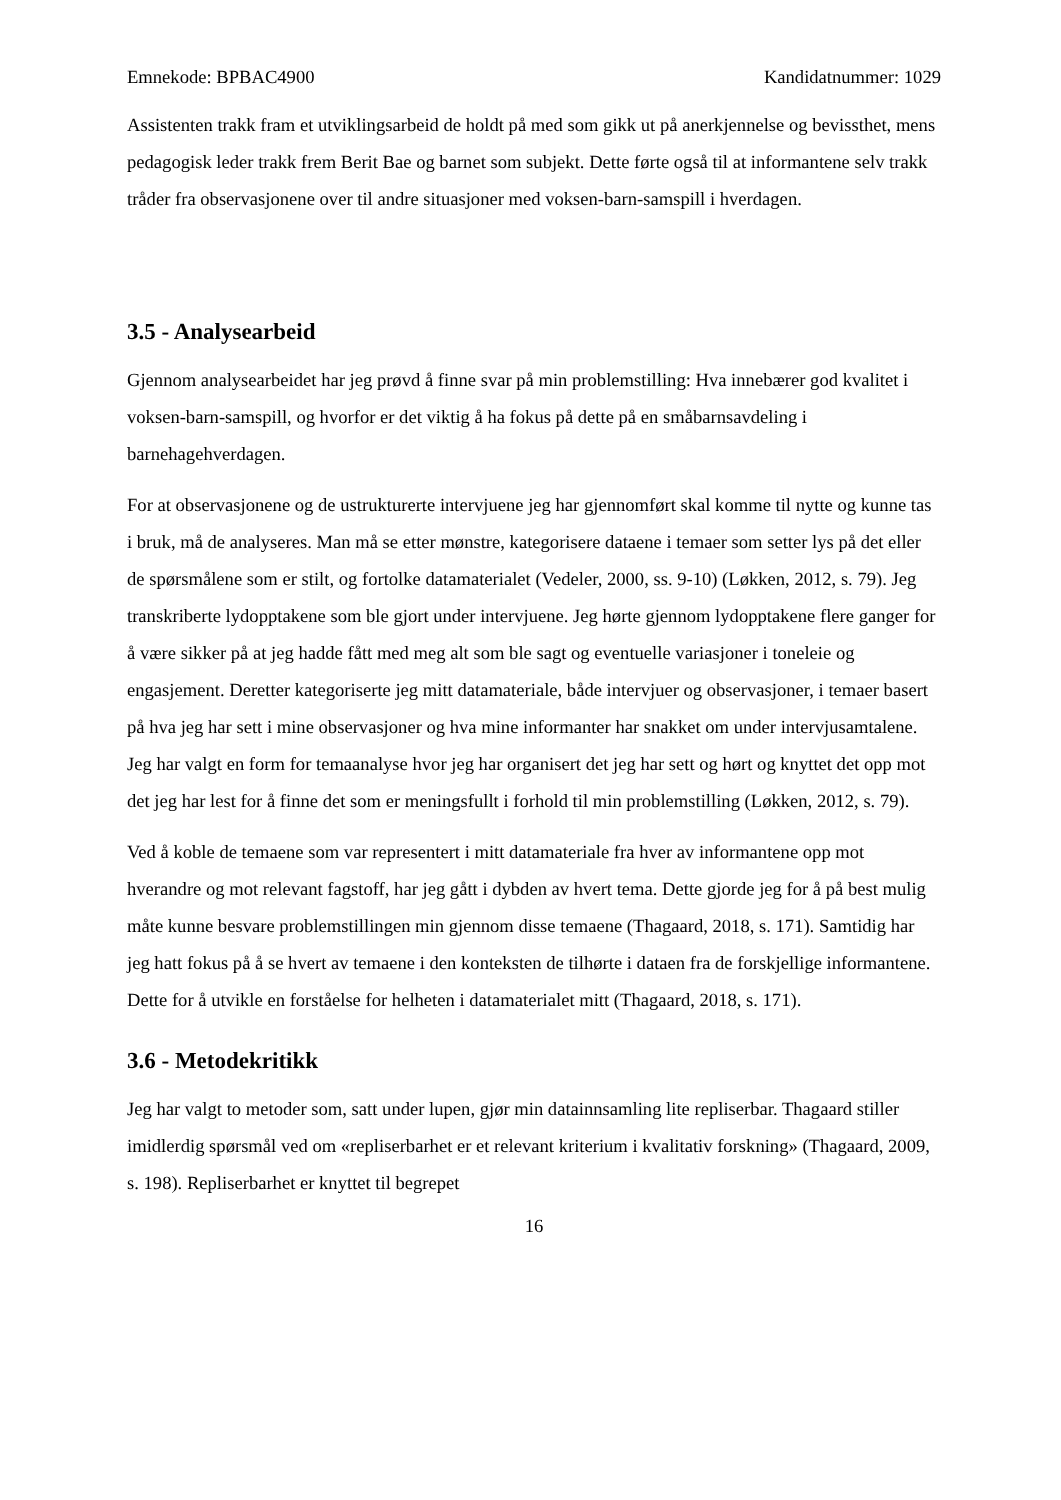Emnekode: BPBAC4900 Kandidatnummer: 1029
Assistenten trakk fram et utviklingsarbeid de holdt på med som gikk ut på anerkjennelse og bevissthet, mens pedagogisk leder trakk frem Berit Bae og barnet som subjekt. Dette førte også til at informantene selv trakk tråder fra observasjonene over til andre situasjoner med voksen-barn-samspill i hverdagen.
3.5 - Analysearbeid
Gjennom analysearbeidet har jeg prøvd å finne svar på min problemstilling: Hva innebærer god kvalitet i voksen-barn-samspill, og hvorfor er det viktig å ha fokus på dette på en småbarnsavdeling i barnehagehverdagen.
For at observasjonene og de ustrukturerte intervjuene jeg har gjennomført skal komme til nytte og kunne tas i bruk, må de analyseres. Man må se etter mønstre, kategorisere dataene i temaer som setter lys på det eller de spørsmålene som er stilt, og fortolke datamaterialet (Vedeler, 2000, ss. 9-10) (Løkken, 2012, s. 79). Jeg transkriberte lydopptakene som ble gjort under intervjuene. Jeg hørte gjennom lydopptakene flere ganger for å være sikker på at jeg hadde fått med meg alt som ble sagt og eventuelle variasjoner i toneleie og engasjement. Deretter kategoriserte jeg mitt datamateriale, både intervjuer og observasjoner, i temaer basert på hva jeg har sett i mine observasjoner og hva mine informanter har snakket om under intervjusamtalene. Jeg har valgt en form for temaanalyse hvor jeg har organisert det jeg har sett og hørt og knyttet det opp mot det jeg har lest for å finne det som er meningsfullt i forhold til min problemstilling (Løkken, 2012, s. 79).
Ved å koble de temaene som var representert i mitt datamateriale fra hver av informantene opp mot hverandre og mot relevant fagstoff, har jeg gått i dybden av hvert tema. Dette gjorde jeg for å på best mulig måte kunne besvare problemstillingen min gjennom disse temaene (Thagaard, 2018, s. 171). Samtidig har jeg hatt fokus på å se hvert av temaene i den konteksten de tilhørte i dataen fra de forskjellige informantene. Dette for å utvikle en forståelse for helheten i datamaterialet mitt (Thagaard, 2018, s. 171).
3.6 - Metodekritikk
Jeg har valgt to metoder som, satt under lupen, gjør min datainnsamling lite repliserbar. Thagaard stiller imidlerdig spørsmål ved om «repliserbarhet er et relevant kriterium i kvalitativ forskning» (Thagaard, 2009, s. 198). Repliserbarhet er knyttet til begrepet
16